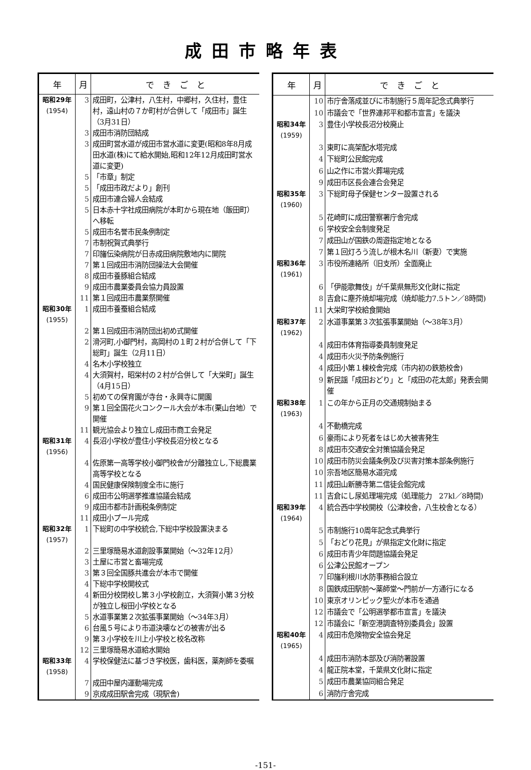成田市略年表
| 年 | 月 | で き ご と |
| --- | --- | --- |
| 昭和29年 (1954) | 3 | 成田町，公津村，八生村，中郷村，久住村，豊住村，遠山村の７か町村が合併して「成田市」誕生（3月31日） |
| | 3 | 成田市消防団結成 |
| | 3 | 成田町営水道が成田市営水道に変更(昭和8年8月成田水道(株)にて給水開始,昭和12年12月成田町営水道に変更) |
| | 5 | 「市章」制定 |
| | 5 | 「成田市政だより」創刊 |
| | 5 | 成田市連合婦人会結成 |
| | 5 | 日本赤十字社成田病院が本町から現在地（飯田町）へ移転 |
| | 5 | 成田市名誉市民条例制定 |
| | 7 | 市制祝賀式典挙行 |
| | 7 | 印旛伝染病院が日赤成田病院敷地内に開院 |
| | 7 | 第１回成田市消防団操法大会開催 |
| | 8 | 成田市養豚組合結成 |
| | 9 | 成田市農業委員会協力員設置 |
| | 11 | 第１回成田市農業祭開催 |
| 昭和30年 (1955) | 1 | 成田市養蚕組合結成 |
| | 2 | 第１回成田市消防団出初め式開催 |
| | 2 | 滑河町,小御門村，高岡村の１町２村が合併して「下総町」誕生（2月11日） |
| | 4 | 名木小学校独立 |
| | 4 | 大須賀村，昭栄村の２村が合併して「大栄町」誕生（4月15日） |
| | 5 | 初めての保育園が寺台・永興寺に開園 |
| | 9 | 第１回全国花火コンクール大会が本市(栗山台地）で開催 |
| | 11 | 観光協会より独立し成田市商工会発足 |
| 昭和31年 (1956) | 4 | 長沼小学校が豊住小学校長沼分校となる |
| | 4 | 佐原第一高等学校小御門校舎が分離独立し,下総農業高等学校となる |
| | 4 | 国民健康保険制度全市に施行 |
| | 6 | 成田市公明選挙推進協議会結成 |
| | 9 | 成田市都市計画税条例制定 |
| | 11 | 成田小プール完成 |
| 昭和32年 (1957) | 1 | 下総町の中学校統合,下総中学校設置決まる |
| | 2 | 三里塚簡易水道創設事業開始（～32年12月） |
| | 3 | 土屋に市営と畜場完成 |
| | 3 | 第３回全国豚共進会が本市で開催 |
| | 4 | 下総中学校開校式 |
| | 4 | 新田分校閉校し第３小学校創立，大須賀小第３分校が独立し桜田小学校となる |
| | 5 | 水道事業第２次拡張事業開始（～34年3月） |
| | 6 | 台風５号により市道決壊などの被害が出る |
| | 9 | 第３小学校を川上小学校と校名改称 |
| | 12 | 三里塚簡易水道給水開始 |
| 昭和33年 (1958) | 4 | 学校保健法に基づき学校医，歯科医，薬剤師を委嘱 |
| | 7 | 成田中屋内運動場完成 |
| | 9 | 京成成田駅舎完成（現駅舎) |
| 年 | 月 | で き ご と |
| --- | --- | --- |
| | 10 | 市庁舎落成並びに市制施行５周年記念式典挙行 |
| | 10 | 市議会で「世界連邦平和都市宣言」を議決 |
| 昭和34年 (1959) | 3 | 豊住小学校長沼分校廃止 |
| | 3 | 東町に高架配水塔完成 |
| | 4 | 下総町公民館完成 |
| | 6 | 山之作に市営火葬場完成 |
| | 9 | 成田市区長会連合会発足 |
| 昭和35年 (1960) | 3 | 下総町母子保健センター設置される |
| | 5 | 花崎町に成田警察署庁舎完成 |
| | 6 | 学校安全会制度発足 |
| | 7 | 成田山が国鉄の周遊指定地となる |
| | 7 | 第１回灯ろう流しが根木名川（新妻）で実施 |
| 昭和36年 (1961) | 3 | 市役所連絡所（旧支所）全面廃止 |
| | 6 | 「伊能歌舞伎」が千葉県無形文化財に指定 |
| | 8 | 吉倉に塵芥焼却場完成（焼却能力7.5トン／8時間) |
| | 11 | 大栄町学校給食開始 |
| 昭和37年 (1962) | 2 | 水道事業第３次拡張事業開始（～38年3月） |
| | 4 | 成田市体育指導委員制度発足 |
| | 4 | 成田市火災予防条例施行 |
| | 4 | 成田小第１棟校舎完成（市内初の鉄筋校舎) |
| | 9 | 新民謡「成田おどり」と「成田の花太郎」発表会開催 |
| 昭和38年 (1963) | 1 | この年から正月の交通規制始まる |
| | 4 | 不動橋完成 |
| | 6 | 豪雨により死者をはじめ大被害発生 |
| | 8 | 成田市交通安全対策協議会発足 |
| | 10 | 成田市防災会議条例及び災害対策本部条例施行 |
| | 10 | 宗吾地区簡易水道完成 |
| | 11 | 成田山新勝寺第二信徒会館完成 |
| | 11 | 吉倉にし尿処理場完成（処理能力 27kl／8時間) |
| 昭和39年 (1964) | 4 | 統合西中学校開校（公津校舎，八生校舎となる） |
| | 5 | 市制施行10周年記念式典挙行 |
| | 5 | 「おどり花見」が県指定文化財に指定 |
| | 6 | 成田市青少年問題協議会発足 |
| | 6 | 公津公民館オープン |
| | 7 | 印旛利根川水防事務組合設立 |
| | 8 | 国鉄成田駅前～薬師堂～門前が一方通行になる |
| | 10 | 東京オリンピック聖火が本市を通過 |
| | 12 | 市議会で「公明選挙都市宣言」を議決 |
| | 12 | 市議会に「新空港調査特別委員会」設置 |
| 昭和40年 (1965) | 4 | 成田市危険物安全協会発足 |
| | 4 | 成田市消防本部及び消防署設置 |
| | 4 | 龍正院本堂，千葉県文化財に指定 |
| | 5 | 成田市農業協同組合発足 |
| | 6 | 消防庁舎完成 |
-151-